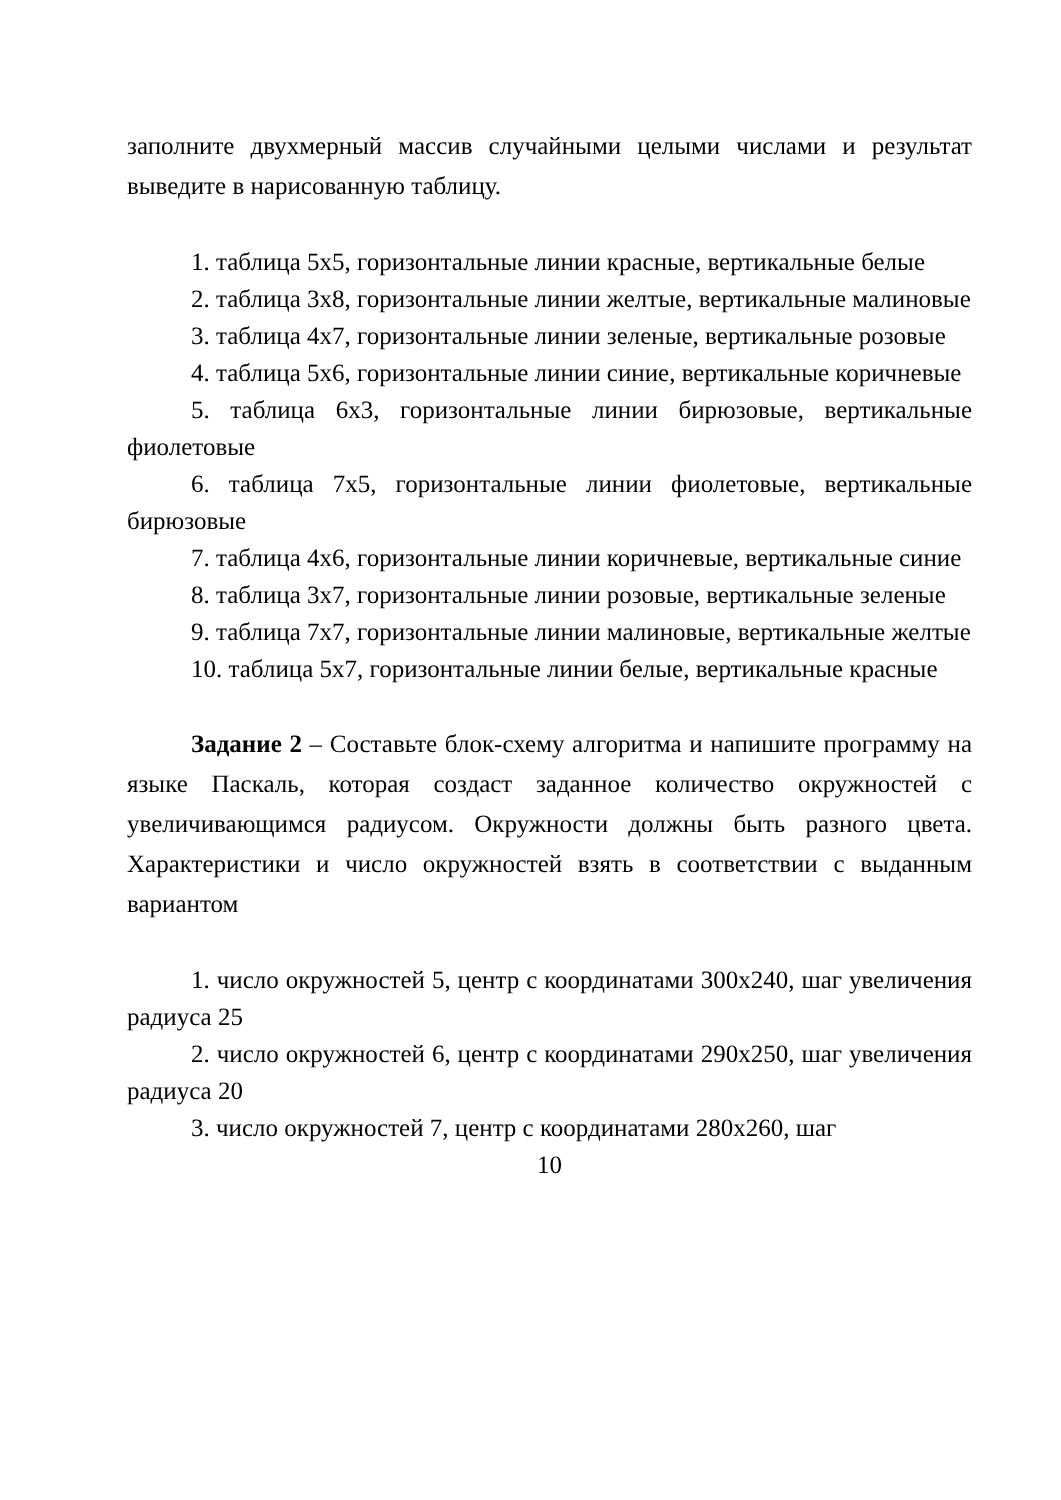заполните двухмерный массив случайными целыми числами и результат выведите в нарисованную таблицу.
1. таблица 5x5, горизонтальные линии красные, вертикальные белые
2. таблица 3x8, горизонтальные линии желтые, вертикальные малиновые
3. таблица 4x7, горизонтальные линии зеленые, вертикальные розовые
4. таблица 5x6, горизонтальные линии синие, вертикальные коричневые
5. таблица 6x3, горизонтальные линии бирюзовые, вертикальные фиолетовые
6. таблица 7x5, горизонтальные линии фиолетовые, вертикальные бирюзовые
7. таблица 4x6, горизонтальные линии коричневые, вертикальные синие
8. таблица 3x7, горизонтальные линии розовые, вертикальные зеленые
9. таблица 7x7, горизонтальные линии малиновые, вертикальные желтые
10. таблица 5x7, горизонтальные линии белые, вертикальные красные
Задание 2 – Составьте блок-схему алгоритма и напишите программу на языке Паскаль, которая создаст заданное количество окружностей с увеличивающимся радиусом. Окружности должны быть разного цвета. Характеристики и число окружностей взять в соответствии с выданным вариантом
1. число окружностей 5, центр с координатами 300x240, шаг увеличения радиуса 25
2. число окружностей 6, центр с координатами 290x250, шаг увеличения радиуса 20
3. число окружностей 7, центр с координатами 280x260, шаг
10